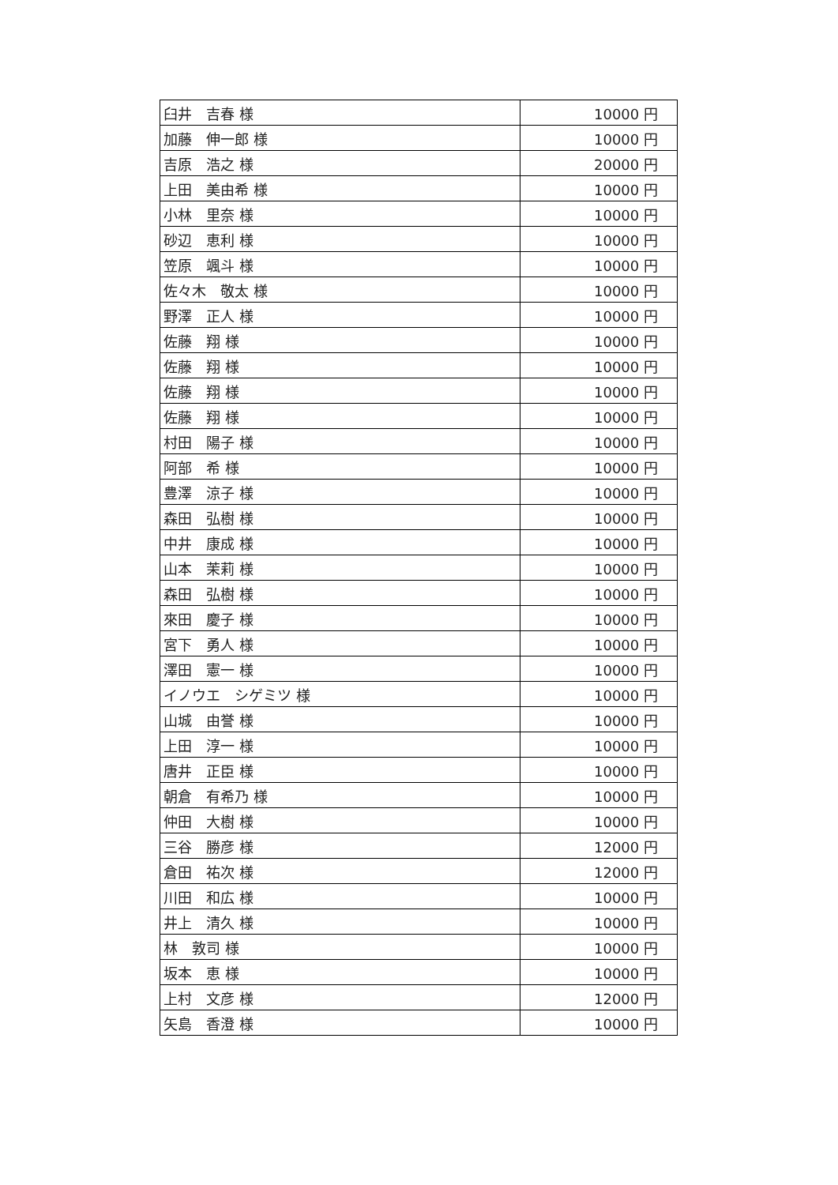| 臼井 吉春 様 | 10000 円 |
| 加藤 伸一郎 様 | 10000 円 |
| 吉原 浩之 様 | 20000 円 |
| 上田 美由希 様 | 10000 円 |
| 小林 里奈 様 | 10000 円 |
| 砂辺 恵利 様 | 10000 円 |
| 笠原 颯斗 様 | 10000 円 |
| 佐々木 敬太 様 | 10000 円 |
| 野澤 正人 様 | 10000 円 |
| 佐藤 翔 様 | 10000 円 |
| 佐藤 翔 様 | 10000 円 |
| 佐藤 翔 様 | 10000 円 |
| 佐藤 翔 様 | 10000 円 |
| 村田 陽子 様 | 10000 円 |
| 阿部 希 様 | 10000 円 |
| 豊澤 涼子 様 | 10000 円 |
| 森田 弘樹 様 | 10000 円 |
| 中井 康成 様 | 10000 円 |
| 山本 茉莉 様 | 10000 円 |
| 森田 弘樹 様 | 10000 円 |
| 來田 慶子 様 | 10000 円 |
| 宮下 勇人 様 | 10000 円 |
| 澤田 憲一 様 | 10000 円 |
| イノウエ シゲミツ 様 | 10000 円 |
| 山城 由誉 様 | 10000 円 |
| 上田 淳一 様 | 10000 円 |
| 唐井 正臣 様 | 10000 円 |
| 朝倉 有希乃 様 | 10000 円 |
| 仲田 大樹 様 | 10000 円 |
| 三谷 勝彦 様 | 12000 円 |
| 倉田 祐次 様 | 12000 円 |
| 川田 和広 様 | 10000 円 |
| 井上 清久 様 | 10000 円 |
| 林 敦司 様 | 10000 円 |
| 坂本 恵 様 | 10000 円 |
| 上村 文彦 様 | 12000 円 |
| 矢島 香澄 様 | 10000 円 |